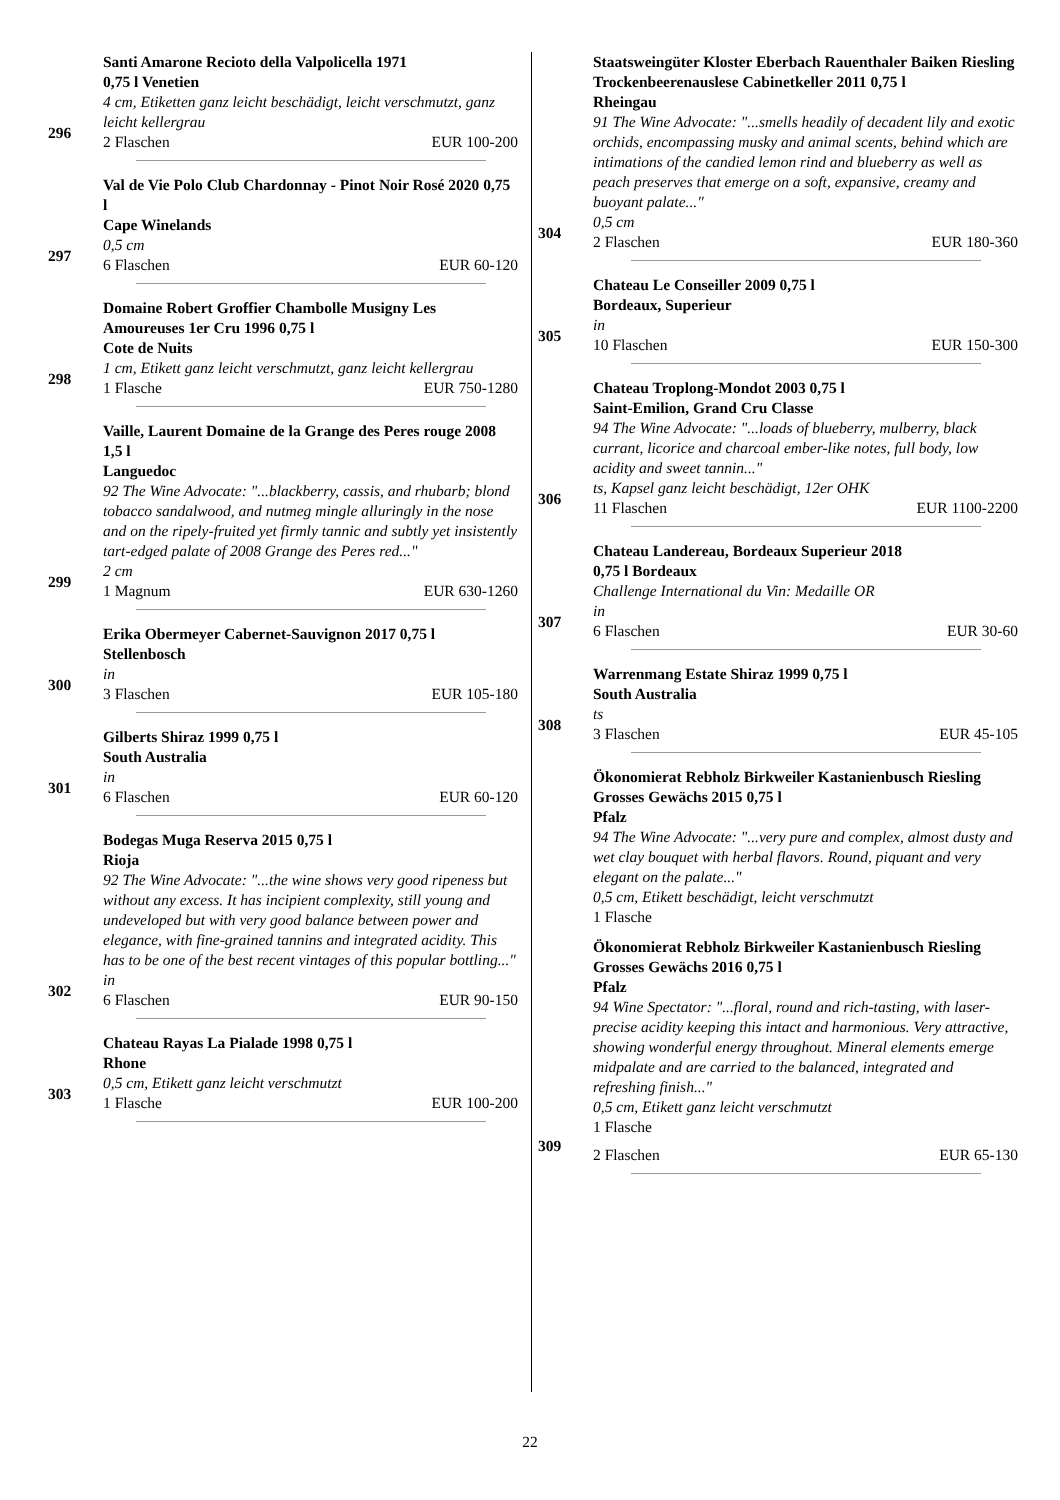296 Santi Amarone Recioto della Valpolicella 1971
0,75 l Venetien
4 cm, Etiketten ganz leicht beschädigt, leicht verschmutzt, ganz leicht kellergrau
2 Flaschen EUR 100-200
297 Val de Vie Polo Club Chardonnay - Pinot Noir Rosé 2020 0,75 l
Cape Winelands
0,5 cm
6 Flaschen EUR 60-120
298 Domaine Robert Groffier Chambolle Musigny Les Amoureuses 1er Cru 1996 0,75 l
Cote de Nuits
1 cm, Etikett ganz leicht verschmutzt, ganz leicht kellergrau
1 Flasche EUR 750-1280
299 Vaille, Laurent Domaine de la Grange des Peres rouge 2008 1,5 l
Languedoc
92 The Wine Advocate: "...blackberry, cassis, and rhubarb; blond tobacco sandalwood, and nutmeg mingle alluringly in the nose and on the ripely-fruited yet firmly tannic and subtly yet insistently tart-edged palate of 2008 Grange des Peres red..."
2 cm
1 Magnum EUR 630-1260
300 Erika Obermeyer Cabernet-Sauvignon 2017 0,75 l
Stellenbosch
in
3 Flaschen EUR 105-180
301 Gilberts Shiraz 1999 0,75 l
South Australia
in
6 Flaschen EUR 60-120
302 Bodegas Muga Reserva 2015 0,75 l
Rioja
92 The Wine Advocate: "...the wine shows very good ripeness but without any excess. It has incipient complexity, still young and undeveloped but with very good balance between power and elegance, with fine-grained tannins and integrated acidity. This has to be one of the best recent vintages of this popular bottling..."
in
6 Flaschen EUR 90-150
303 Chateau Rayas La Pialade 1998 0,75 l
Rhone
0,5 cm, Etikett ganz leicht verschmutzt
1 Flasche EUR 100-200
304 Staatsweingüter Kloster Eberbach Rauenthaler Baiken Riesling Trockenbeerenauslese Cabinetkeller 2011 0,75 l
Rheingau
91 The Wine Advocate: "...smells headily of decadent lily and exotic orchids, encompassing musky and animal scents, behind which are intimations of the candied lemon rind and blueberry as well as peach preserves that emerge on a soft, expansive, creamy and buoyant palate..."
0,5 cm
2 Flaschen EUR 180-360
305 Chateau Le Conseiller 2009 0,75 l
Bordeaux, Superieur
in
10 Flaschen EUR 150-300
306 Chateau Troplong-Mondot 2003 0,75 l
Saint-Emilion, Grand Cru Classe
94 The Wine Advocate: "...loads of blueberry, mulberry, black currant, licorice and charcoal ember-like notes, full body, low acidity and sweet tannin..."
ts, Kapsel ganz leicht beschädigt, 12er OHK
11 Flaschen EUR 1100-2200
307 Chateau Landereau, Bordeaux Superieur 2018
0,75 l Bordeaux
Challenge International du Vin: Medaille OR
in
6 Flaschen EUR 30-60
308 Warrenmang Estate Shiraz 1999 0,75 l
South Australia
ts
3 Flaschen EUR 45-105
309 Ökonomierat Rebholz Birkweiler Kastanienbusch Riesling Grosses Gewächs 2015 0,75 l
Pfalz
94 The Wine Advocate: "...very pure and complex, almost dusty and wet clay bouquet with herbal flavors. Round, piquant and very elegant on the palate..."
0,5 cm, Etikett beschädigt, leicht verschmutzt
1 Flasche
Ökonomierat Rebholz Birkweiler Kastanienbusch Riesling Grosses Gewächs 2016 0,75 l
Pfalz
94 Wine Spectator: "...floral, round and rich-tasting, with laser-precise acidity keeping this intact and harmonious. Very attractive, showing wonderful energy throughout. Mineral elements emerge midpalate and are carried to the balanced, integrated and refreshing finish..."
0,5 cm, Etikett ganz leicht verschmutzt
1 Flasche
2 Flaschen EUR 65-130
22